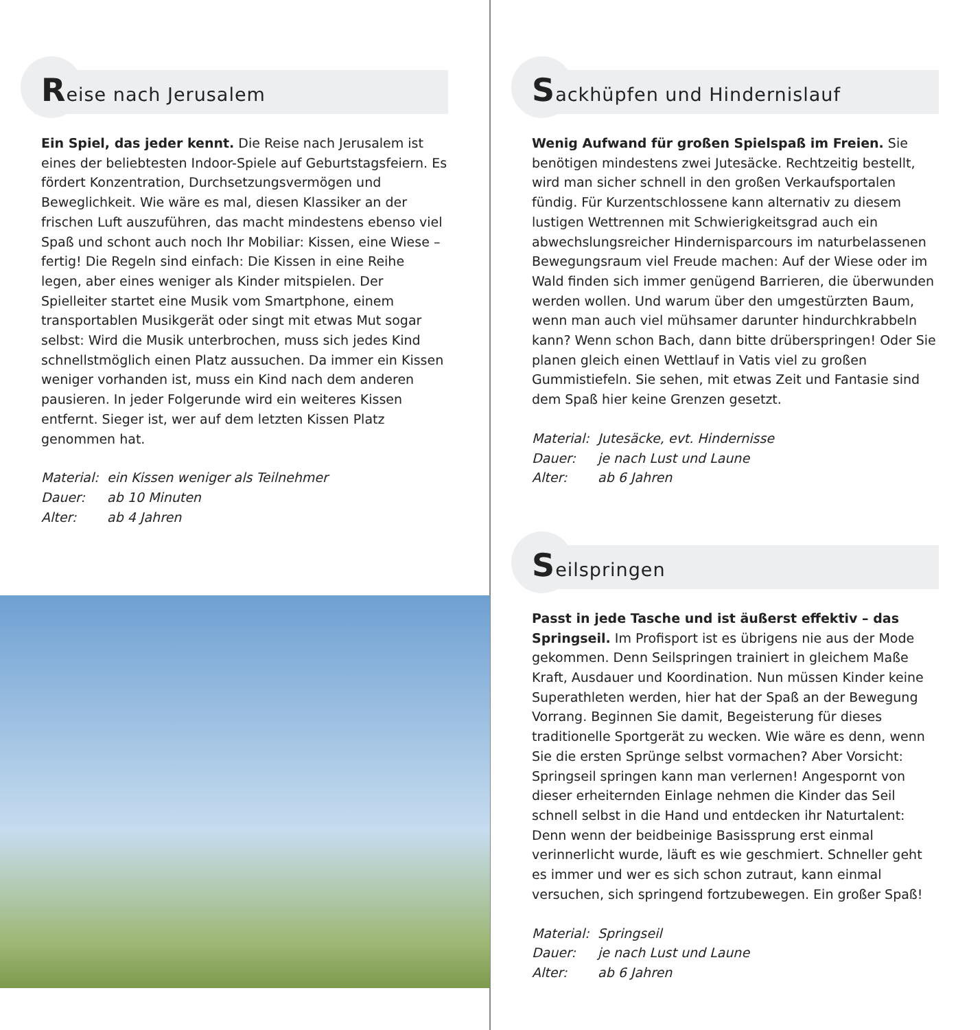Reise nach Jerusalem
Ein Spiel, das jeder kennt. Die Reise nach Jerusalem ist eines der beliebtesten Indoor-Spiele auf Geburtstagsfeiern. Es fördert Konzentration, Durchsetzungsvermögen und Beweglichkeit. Wie wäre es mal, diesen Klassiker an der frischen Luft auszuführen, das macht mindestens ebenso viel Spaß und schont auch noch Ihr Mobiliar: Kissen, eine Wiese – fertig! Die Regeln sind einfach: Die Kissen in eine Reihe legen, aber eines weniger als Kinder mitspielen. Der Spielleiter startet eine Musik vom Smartphone, einem transportablen Musikgerät oder singt mit etwas Mut sogar selbst: Wird die Musik unterbrochen, muss sich jedes Kind schnellstmöglich einen Platz aussuchen. Da immer ein Kissen weniger vorhanden ist, muss ein Kind nach dem anderen pausieren. In jeder Folgerunde wird ein weiteres Kissen entfernt. Sieger ist, wer auf dem letzten Kissen Platz genommen hat.
Material: ein Kissen weniger als Teilnehmer
Dauer: ab 10 Minuten
Alter: ab 4 Jahren
Sackhüpfen und Hindernislauf
Wenig Aufwand für großen Spielspaß im Freien. Sie benötigen mindestens zwei Jutesäcke. Rechtzeitig bestellt, wird man sicher schnell in den großen Verkaufsportalen fündig. Für Kurzentschlossene kann alternativ zu diesem lustigen Wettrennen mit Schwierigkeitsgrad auch ein abwechslungsreicher Hindernisparcours im naturbelassenen Bewegungsraum viel Freude machen: Auf der Wiese oder im Wald finden sich immer genügend Barrieren, die überwunden werden wollen. Und warum über den umgestürzten Baum, wenn man auch viel mühsamer darunter hindurchkrabbeln kann? Wenn schon Bach, dann bitte drüberspringen! Oder Sie planen gleich einen Wettlauf in Vatis viel zu großen Gummistiefeln. Sie sehen, mit etwas Zeit und Fantasie sind dem Spaß hier keine Grenzen gesetzt.
Material: Jutesäcke, evt. Hindernisse
Dauer: je nach Lust und Laune
Alter: ab 6 Jahren
Seilspringen
Passt in jede Tasche und ist äußerst effektiv – das Springseil. Im Profisport ist es übrigens nie aus der Mode gekommen. Denn Seilspringen trainiert in gleichem Maße Kraft, Ausdauer und Koordination. Nun müssen Kinder keine Superathleten werden, hier hat der Spaß an der Bewegung Vorrang. Beginnen Sie damit, Begeisterung für dieses traditionelle Sportgerät zu wecken. Wie wäre es denn, wenn Sie die ersten Sprünge selbst vormachen? Aber Vorsicht: Springseil springen kann man verlernen! Angespornt von dieser erheiternden Einlage nehmen die Kinder das Seil schnell selbst in die Hand und entdecken ihr Naturtalent: Denn wenn der beidbeinige Basissprung erst einmal verinnerlicht wurde, läuft es wie geschmiert. Schneller geht es immer und wer es sich schon zutraut, kann einmal versuchen, sich springend fortzubewegen. Ein großer Spaß!
Material: Springseil
Dauer: je nach Lust und Laune
Alter: ab 6 Jahren